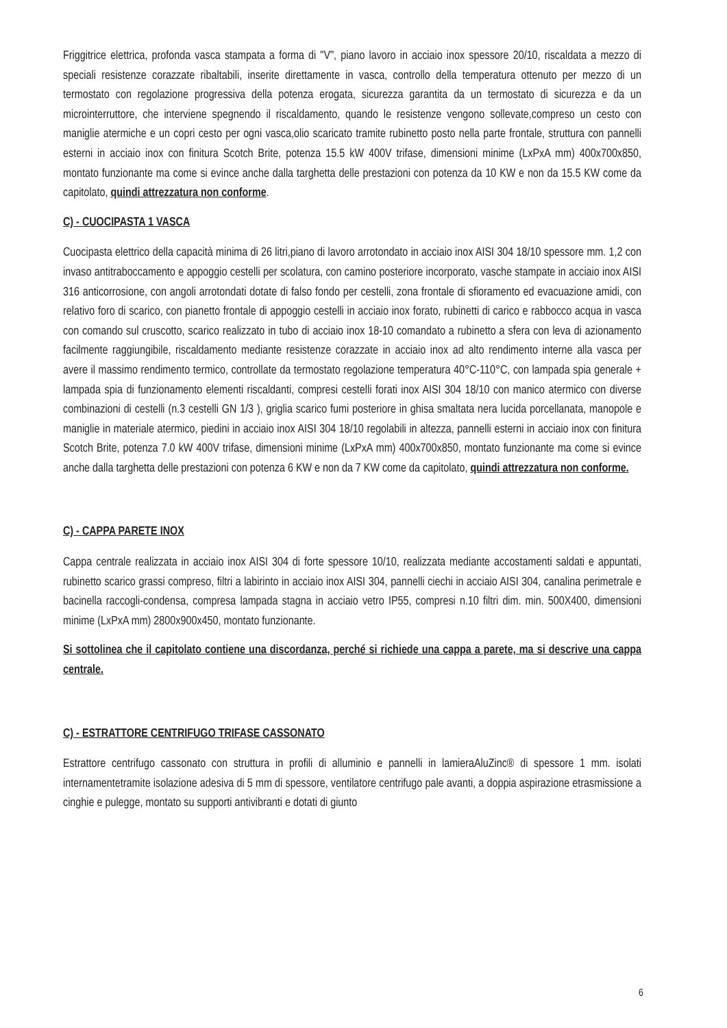Friggitrice elettrica, profonda vasca stampata a forma di "V", piano lavoro in acciaio inox spessore 20/10, riscaldata a mezzo di speciali resistenze corazzate ribaltabili, inserite direttamente in vasca, controllo della temperatura ottenuto per mezzo di un termostato con regolazione progressiva della potenza erogata, sicurezza garantita da un termostato di sicurezza e da un microinterruttore, che interviene spegnendo il riscaldamento, quando le resistenze vengono sollevate,compreso un cesto con maniglie atermiche e un copri cesto per ogni vasca,olio scaricato tramite rubinetto posto nella parte frontale, struttura con pannelli esterni in acciaio inox con finitura Scotch Brite, potenza 15.5 kW 400V trifase, dimensioni minime (LxPxA mm) 400x700x850, montato funzionante ma come si evince anche dalla targhetta delle prestazioni con potenza da 10 KW e non da 15.5 KW come da capitolato, quindi attrezzatura non conforme.
C) - CUOCIPASTA 1 VASCA
Cuocipasta elettrico della capacità minima di 26 litri,piano di lavoro arrotondato in acciaio inox AISI 304 18/10 spessore mm. 1,2 con invaso antitraboccamento e appoggio cestelli per scolatura, con camino posteriore incorporato, vasche stampate in acciaio inox AISI 316 anticorrosione, con angoli arrotondati dotate di falso fondo per cestelli, zona frontale di sfioramento ed evacuazione amidi, con relativo foro di scarico, con pianetto frontale di appoggio cestelli in acciaio inox forato, rubinetti di carico e rabbocco acqua in vasca con comando sul cruscotto, scarico realizzato in tubo di acciaio inox 18-10 comandato a rubinetto a sfera con leva di azionamento facilmente raggiungibile, riscaldamento mediante resistenze corazzate in acciaio inox ad alto rendimento interne alla vasca per avere il massimo rendimento termico, controllate da termostato regolazione temperatura 40°C-110°C, con lampada spia generale + lampada spia di funzionamento elementi riscaldanti, compresi cestelli forati inox AISI 304 18/10 con manico atermico con diverse combinazioni di cestelli (n.3 cestelli GN 1/3 ), griglia scarico fumi posteriore in ghisa smaltata nera lucida porcellanata, manopole e maniglie in materiale atermico, piedini in acciaio inox AISI 304 18/10 regolabili in altezza, pannelli esterni in acciaio inox con finitura Scotch Brite, potenza 7.0 kW 400V trifase, dimensioni minime (LxPxA mm) 400x700x850, montato funzionante ma come si evince anche dalla targhetta delle prestazioni con potenza 6 KW e non da 7 KW come da capitolato, quindi attrezzatura non conforme.
C) - CAPPA PARETE INOX
Cappa centrale realizzata in acciaio inox AISI 304 di forte spessore 10/10, realizzata mediante accostamenti saldati e appuntati, rubinetto scarico grassi compreso, filtri a labirinto in acciaio inox AISI 304, pannelli ciechi in acciaio AISI 304, canalina perimetrale e bacinella raccogli-condensa, compresa lampada stagna in acciaio vetro IP55, compresi n.10 filtri dim. min. 500X400, dimensioni minime (LxPxA mm) 2800x900x450, montato funzionante.
Si sottolinea che il capitolato contiene una discordanza, perché si richiede una cappa a parete, ma si descrive una cappa centrale.
C) - ESTRATTORE CENTRIFUGO TRIFASE CASSONATO
Estrattore centrifugo cassonato con struttura in profili di alluminio e pannelli in lamieraAluZinc® di spessore 1 mm. isolati internamentetramite isolazione adesiva di 5 mm di spessore, ventilatore centrifugo pale avanti, a doppia aspirazione etrasmissione a cinghie e pulegge, montato su supporti antivibranti e dotati di giunto
6